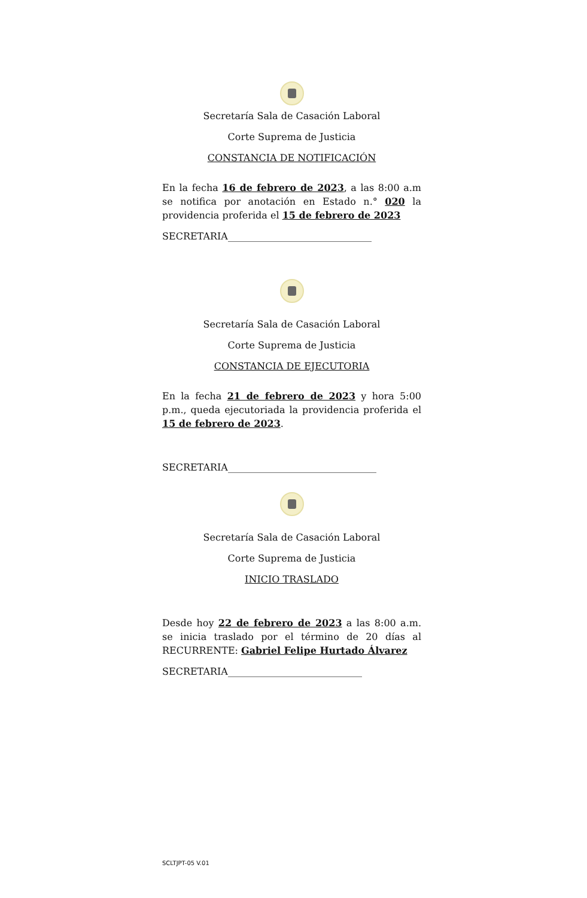Secretaría Sala de Casación Laboral
Corte Suprema de Justicia
CONSTANCIA DE NOTIFICACIÓN
En la fecha 16 de febrero de 2023, a las 8:00 a.m se notifica por anotación en Estado n.° 020 la providencia proferida el 15 de febrero de 2023
SECRETARIA______________________________
Secretaría Sala de Casación Laboral
Corte Suprema de Justicia
CONSTANCIA DE EJECUTORIA
En la fecha 21 de febrero de 2023 y hora 5:00 p.m., queda ejecutoriada la providencia proferida el 15 de febrero de 2023.
SECRETARIA_______________________________
Secretaría Sala de Casación Laboral
Corte Suprema de Justicia
INICIO TRASLADO
Desde hoy 22 de febrero de 2023 a las 8:00 a.m. se inicia traslado por el término de 20 días al RECURRENTE: Gabriel Felipe Hurtado Álvarez
SECRETARIA____________________________
SCLTJPT-05 V.01